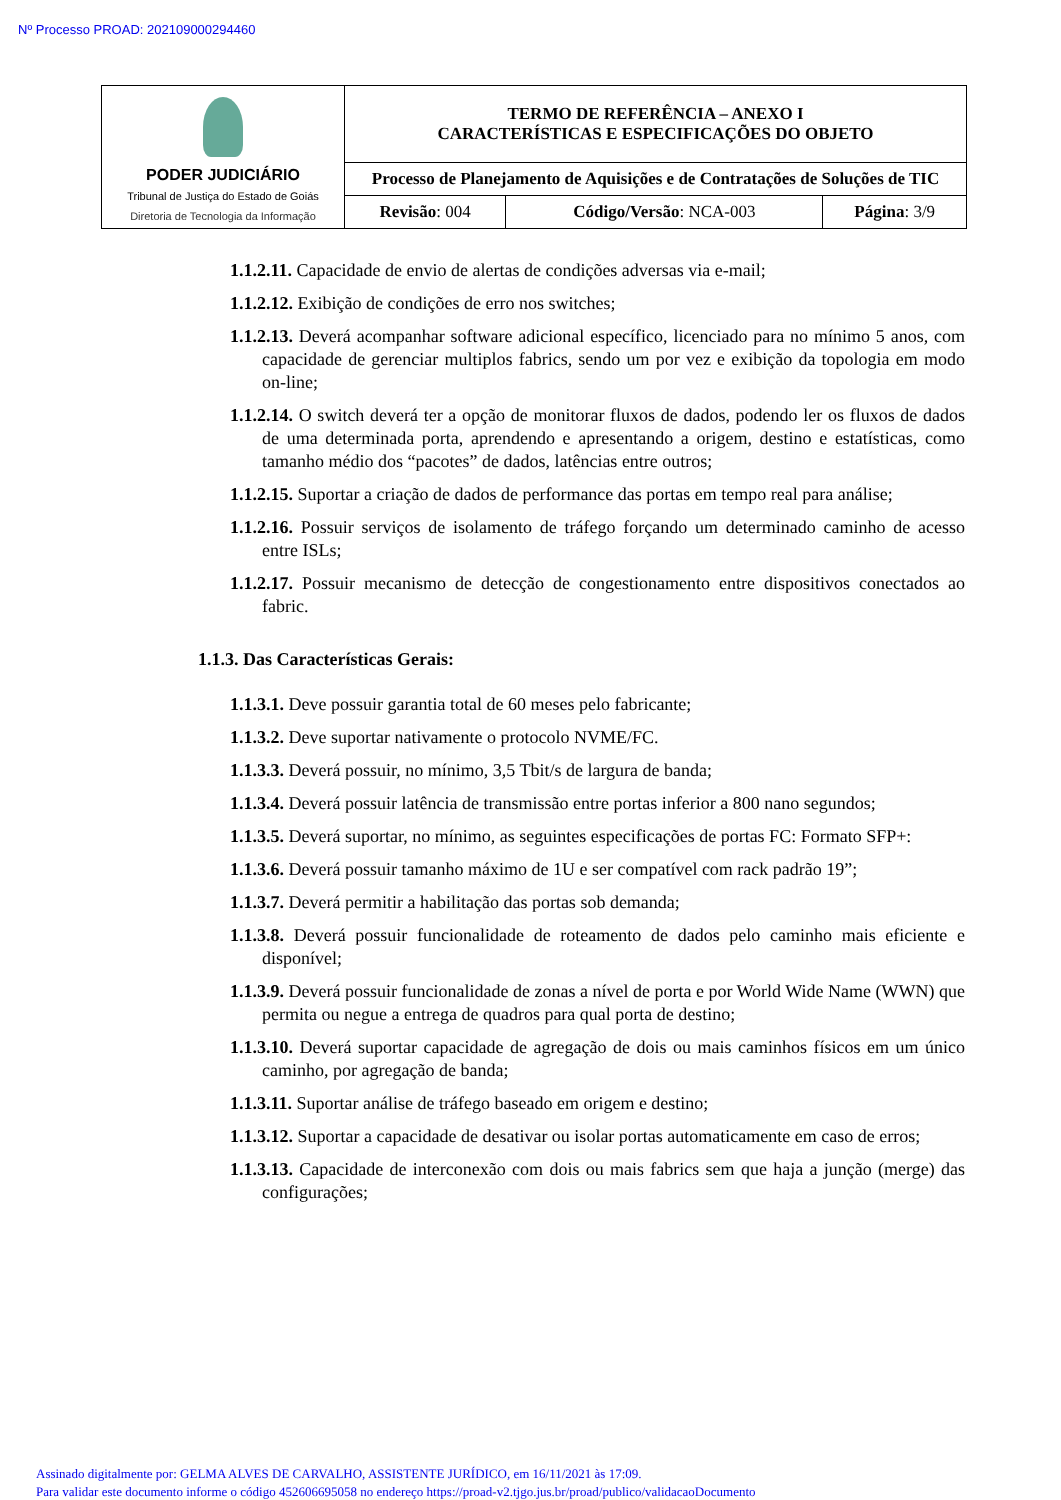Nº Processo PROAD: 202109000294460
| PODER JUDICIÁRIO Tribunal de Justiça do Estado de Goiás Diretoria de Tecnologia da Informação | TERMO DE REFERÊNCIA – ANEXO I CARACTERÍSTICAS E ESPECIFICAÇÕES DO OBJETO | | |
| | Processo de Planejamento de Aquisições e de Contratações de Soluções de TIC | | |
| | Revisão : 004 | Código/Versão : NCA-003 | Página : 3/9 |
1.1.2.11. Capacidade de envio de alertas de condições adversas via e-mail;
1.1.2.12. Exibição de condições de erro nos switches;
1.1.2.13. Deverá acompanhar software adicional específico, licenciado para no mínimo 5 anos, com capacidade de gerenciar multiplos fabrics, sendo um por vez e exibição da topologia em modo on-line;
1.1.2.14. O switch deverá ter a opção de monitorar fluxos de dados, podendo ler os fluxos de dados de uma determinada porta, aprendendo e apresentando a origem, destino e estatísticas, como tamanho médio dos “pacotes” de dados, latências entre outros;
1.1.2.15. Suportar a criação de dados de performance das portas em tempo real para análise;
1.1.2.16. Possuir serviços de isolamento de tráfego forçando um determinado caminho de acesso entre ISLs;
1.1.2.17. Possuir mecanismo de detecção de congestionamento entre dispositivos conectados ao fabric.
1.1.3. Das Características Gerais:
1.1.3.1. Deve possuir garantia total de 60 meses pelo fabricante;
1.1.3.2. Deve suportar nativamente o protocolo NVME/FC.
1.1.3.3. Deverá possuir, no mínimo, 3,5 Tbit/s de largura de banda;
1.1.3.4. Deverá possuir latência de transmissão entre portas inferior a 800 nano segundos;
1.1.3.5. Deverá suportar, no mínimo, as seguintes especificações de portas FC: Formato SFP+:
1.1.3.6. Deverá possuir tamanho máximo de 1U e ser compatível com rack padrão 19”;
1.1.3.7. Deverá permitir a habilitação das portas sob demanda;
1.1.3.8. Deverá possuir funcionalidade de roteamento de dados pelo caminho mais eficiente e disponível;
1.1.3.9. Deverá possuir funcionalidade de zonas a nível de porta e por World Wide Name (WWN) que permita ou negue a entrega de quadros para qual porta de destino;
1.1.3.10. Deverá suportar capacidade de agregação de dois ou mais caminhos físicos em um único caminho, por agregação de banda;
1.1.3.11. Suportar análise de tráfego baseado em origem e destino;
1.1.3.12. Suportar a capacidade de desativar ou isolar portas automaticamente em caso de erros;
1.1.3.13. Capacidade de interconexão com dois ou mais fabrics sem que haja a junção (merge) das configurações;
Assinado digitalmente por: GELMA ALVES DE CARVALHO, ASSISTENTE JURÍDICO, em 16/11/2021 às 17:09.
Para validar este documento informe o código 452606695058 no endereço https://proad-v2.tjgo.jus.br/proad/publico/validacaoDocumento